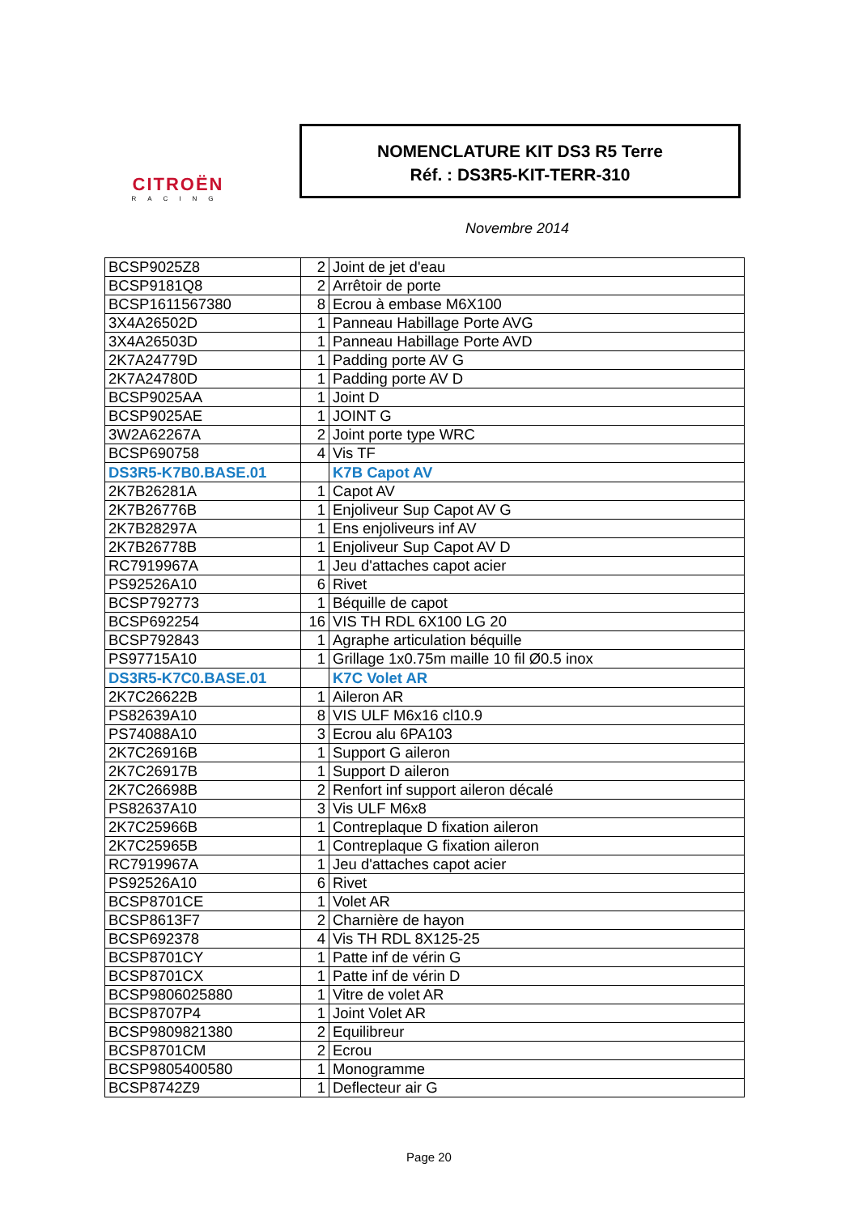CITROËN
RACING
NOMENCLATURE KIT DS3 R5 Terre
Réf. : DS3R5-KIT-TERR-310
Novembre 2014
| BCSP9025Z8 | 2 | Joint de jet d'eau |
| BCSP9181Q8 | 2 | Arrêtoir de porte |
| BCSP1611567380 | 8 | Ecrou à embase M6X100 |
| 3X4A26502D | 1 | Panneau Habillage Porte AVG |
| 3X4A26503D | 1 | Panneau Habillage Porte AVD |
| 2K7A24779D | 1 | Padding porte AV G |
| 2K7A24780D | 1 | Padding porte AV D |
| BCSP9025AA | 1 | Joint D |
| BCSP9025AE | 1 | JOINT G |
| 3W2A62267A | 2 | Joint porte type WRC |
| BCSP690758 | 4 | Vis TF |
| DS3R5-K7B0.BASE.01 | | K7B Capot AV |
| 2K7B26281A | 1 | Capot AV |
| 2K7B26776B | 1 | Enjoliveur Sup Capot AV G |
| 2K7B28297A | 1 | Ens enjoliveurs inf AV |
| 2K7B26778B | 1 | Enjoliveur Sup Capot AV D |
| RC7919967A | 1 | Jeu d'attaches capot acier |
| PS92526A10 | 6 | Rivet |
| BCSP792773 | 1 | Béquille de capot |
| BCSP692254 | 16 | VIS TH RDL 6X100 LG 20 |
| BCSP792843 | 1 | Agraphe articulation béquille |
| PS97715A10 | 1 | Grillage 1x0.75m maille 10 fil Ø0.5 inox |
| DS3R5-K7C0.BASE.01 | | K7C Volet AR |
| 2K7C26622B | 1 | Aileron AR |
| PS82639A10 | 8 | VIS ULF M6x16 cl10.9 |
| PS74088A10 | 3 | Ecrou alu 6PA103 |
| 2K7C26916B | 1 | Support G aileron |
| 2K7C26917B | 1 | Support D aileron |
| 2K7C26698B | 2 | Renfort inf support aileron décalé |
| PS82637A10 | 3 | Vis ULF M6x8 |
| 2K7C25966B | 1 | Contreplaque D fixation aileron |
| 2K7C25965B | 1 | Contreplaque G fixation aileron |
| RC7919967A | 1 | Jeu d'attaches capot acier |
| PS92526A10 | 6 | Rivet |
| BCSP8701CE | 1 | Volet AR |
| BCSP8613F7 | 2 | Charnière de hayon |
| BCSP692378 | 4 | Vis TH RDL 8X125-25 |
| BCSP8701CY | 1 | Patte inf de vérin G |
| BCSP8701CX | 1 | Patte inf de vérin D |
| BCSP9806025880 | 1 | Vitre de volet AR |
| BCSP8707P4 | 1 | Joint Volet AR |
| BCSP9809821380 | 2 | Equilibreur |
| BCSP8701CM | 2 | Ecrou |
| BCSP9805400580 | 1 | Monogramme |
| BCSP8742Z9 | 1 | Deflecteur air G |
Page 20